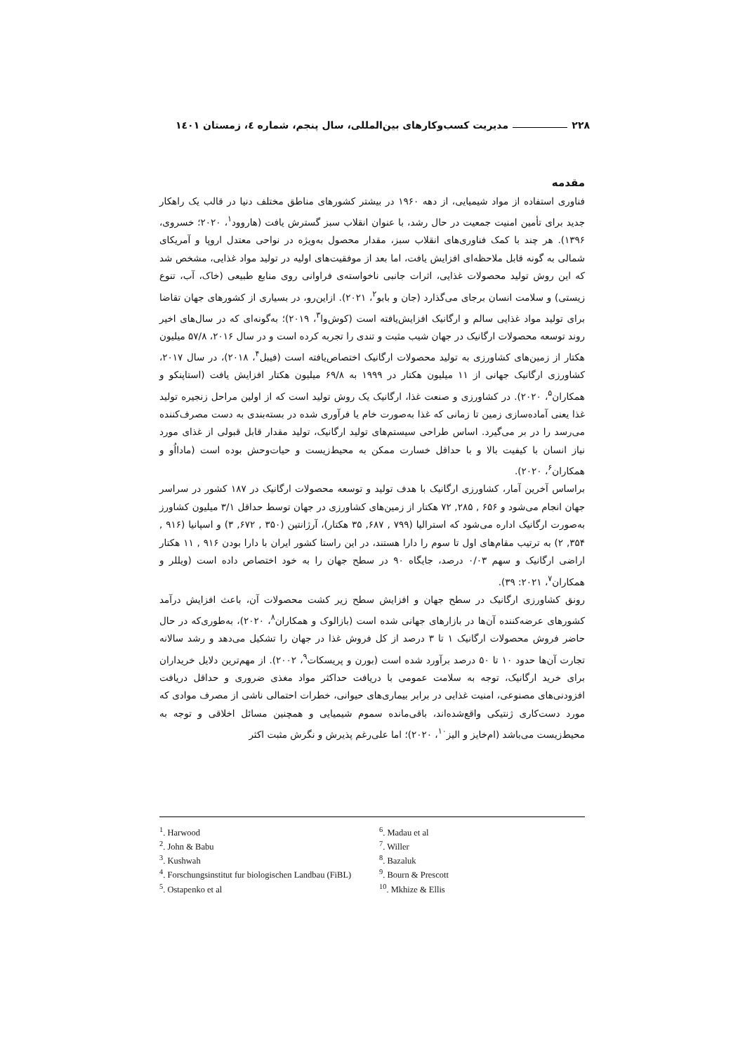۲۲۸ مدیریت کسب‌وکارهای بین‌المللی، سال پنجم، شماره ٤، زمستان ۱٤۰۱
مقدمه
فناوری استفاده از مواد شیمیایی، از دهه ۱۹۶۰ در بیشتر کشورهای مناطق مختلف دنیا در قالب یک راهکار جدید برای تأمین امنیت جمعیت در حال رشد، با عنوان انقلاب سبز گسترش یافت (هاروود<sup>۱</sup>، ۲۰۲۰؛ خسروی، ۱۳۹۶). هر چند با کمک فناوری‌های انقلاب سبز، مقدار محصول به‌ویژه در نواحی معتدل اروپا و آمریکای شمالی به گونه قابل ملاحظه‌ای افزایش یافت، اما بعد از موفقیت‌های اولیه در تولید مواد غذایی، مشخص شد که این روش تولید محصولات غذایی، اثرات جانبی ناخواسته‌ی فراوانی روی منابع طبیعی (خاک، آب، تنوع زیستی) و سلامت انسان برجای می‌گذارد (جان و بابو<sup>۲</sup>، ۲۰۲۱). ازاین‌رو، در بسیاری از کشورهای جهان تقاضا برای تولید مواد غذایی سالم و ارگانیک افزایش‌یافته است (کوش‌وا<sup>۳</sup>، ۲۰۱۹)؛ به‌گونه‌ای که در سال‌های اخیر روند توسعه محصولات ارگانیک در جهان شیب مثبت و تندی را تجربه کرده است و در سال ۲۰۱۶، ۵۷/۸ میلیون هکتار از زمین‌های کشاورزی به تولید محصولات ارگانیک اختصاص‌یافته است (فیبل<sup>۴</sup>، ۲۰۱۸)، در سال ۲۰۱۷، کشاورزی ارگانیک جهانی از ۱۱ میلیون هکتار در ۱۹۹۹ به ۶۹/۸ میلیون هکتار افزایش یافت (استاپنکو و همکاران<sup>۵</sup>، ۲۰۲۰). در کشاورزی و صنعت غذا، ارگانیک یک روش تولید است که از اولین مراحل زنجیره تولید غذا یعنی آماده‌سازی زمین تا زمانی که غذا به‌صورت خام یا فرآوری شده در بسته‌بندی به دست مصرف‌کننده می‌رسد را در بر می‌گیرد. اساس طراحی سیستم‌های تولید ارگانیک، تولید مقدار قابل قبولی از غذای مورد نیاز انسان با کیفیت بالا و با حداقل خسارت ممکن به محیط‌زیست و حیات‌وحش بوده است (مادااُو و همکاران<sup>۶</sup>، ۲۰۲۰).
براساس آخرین آمار، کشاورزی ارگانیک با هدف تولید و توسعه محصولات ارگانیک در ۱۸۷ کشور در سراسر جهان انجام می‌شود و ۶۵۶ , ۲۸۵, ۷۲ هکتار از زمین‌های کشاورزی در جهان توسط حداقل ۳/۱ میلیون کشاورز به‌صورت ارگانیک اداره می‌شود که استرالیا (۷۹۹ , ۶۸۷, ۳۵ هکتار)، آرژانتین (۳۵۰ , ۶۷۲, ۳) و اسپانیا (۹۱۶ , ۳۵۴, ۲) به ترتیب مقام‌های اول تا سوم را دارا هستند، در این راستا کشور ایران با دارا بودن ۹۱۶ , ۱۱ هکتار اراضی ارگانیک و سهم ۰/۰۳ درصد، جایگاه ۹۰ در سطح جهان را به خود اختصاص داده است (ویللر و همکاران<sup>۷</sup>، ۲۰۲۱: ۳۹).
رونق کشاورزی ارگانیک در سطح جهان و افزایش سطح زیر کشت محصولات آن، باعث افزایش درآمد کشورهای عرضه‌کننده آن‌ها در بازارهای جهانی شده است (بازالوک و همکاران<sup>۸</sup>، ۲۰۲۰)، به‌طوری‌که در حال حاضر فروش محصولات ارگانیک ۱ تا ۳ درصد از کل فروش غذا در جهان را تشکیل می‌دهد و رشد سالانه تجارت آن‌ها حدود ۱۰ تا ۵۰ درصد برآورد شده است (بورن و پریسکات<sup>۹</sup>، ۲۰۰۲). از مهم‌ترین دلایل خریداران برای خرید ارگانیک، توجه به سلامت عمومی با دریافت حداکثر مواد مغذی ضروری و حداقل دریافت افزودنی‌های مصنوعی، امنیت غذایی در برابر بیماری‌های حیوانی، خطرات احتمالی ناشی از مصرف موادی که مورد دست‌کاری ژنتیکی واقع‌شده‌اند، باقی‌مانده سموم شیمیایی و همچنین مسائل اخلاقی و توجه به محیط‌زیست می‌باشد (ام‌خایز و الیز<sup>۱۰</sup>، ۲۰۲۰)؛ اما علی‌رغم پذیرش و نگرش مثبت اکثر
<sup>1</sup>. Harwood
<sup>2</sup>. John & Babu
<sup>3</sup>. Kushwah
<sup>4</sup>. Forschungsinstitut fur biologischen Landbau (FiBL)
<sup>5</sup>. Ostapenko et al
<sup>6</sup>. Madau et al
<sup>7</sup>. Willer
<sup>8</sup>. Bazaluk
<sup>9</sup>. Bourn & Prescott
<sup>10</sup>. Mkhize & Ellis